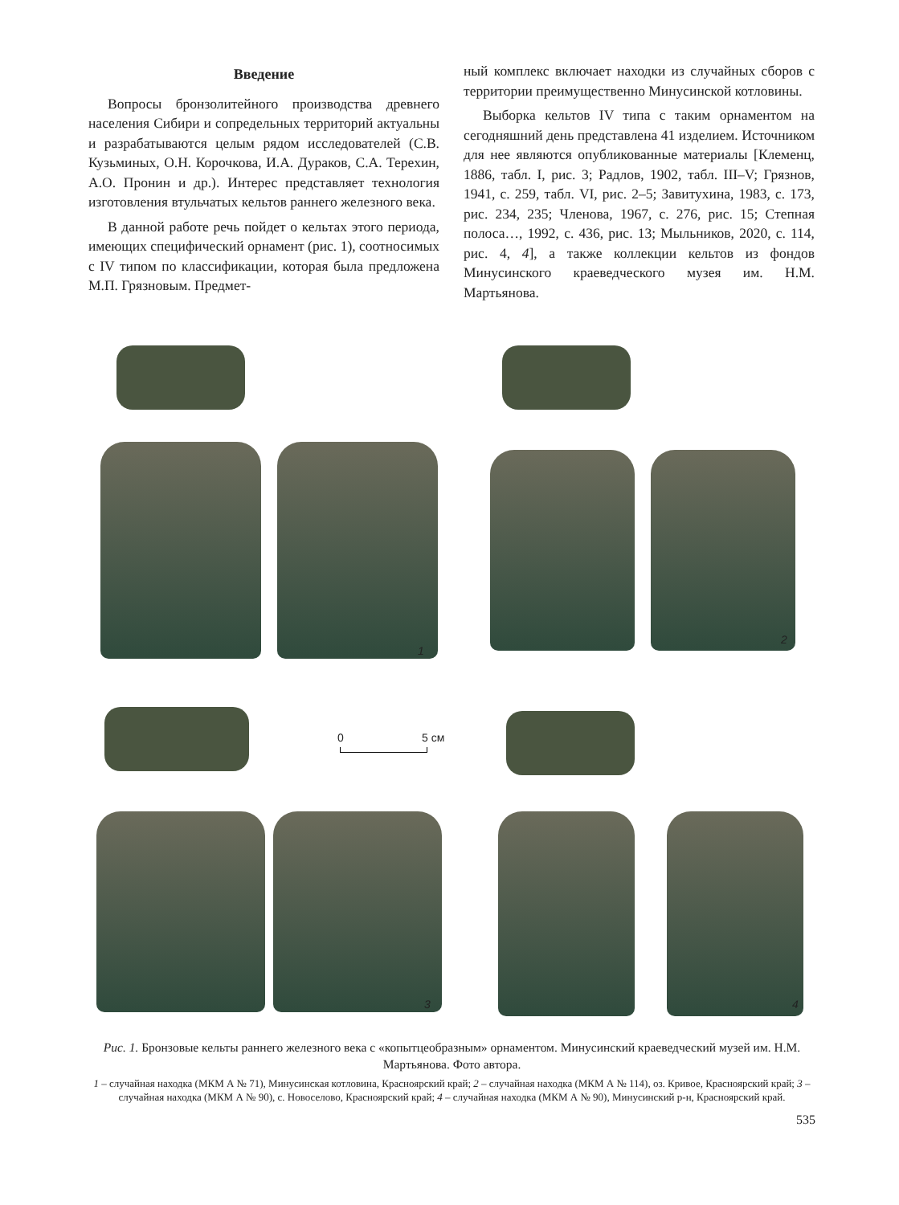Введение
Вопросы бронзолитейного производства древнего населения Сибири и сопредельных территорий актуальны и разрабатываются целым рядом исследователей (С.В. Кузьминых, О.Н. Корочкова, И.А. Дураков, С.А. Терехин, А.О. Пронин и др.). Интерес представляет технология изготовления втульчатых кельтов раннего железного века.
В данной работе речь пойдет о кельтах этого периода, имеющих специфический орнамент (рис. 1), соотносимых с IV типом по классификации, которая была предложена М.П. Грязновым. Предмет-
ный комплекс включает находки из случайных сборов с территории преимущественно Минусинской котловины.
Выборка кельтов IV типа с таким орнаментом на сегодняшний день представлена 41 изделием. Источником для нее являются опубликованные материалы [Клеменц, 1886, табл. I, рис. 3; Радлов, 1902, табл. III–V; Грязнов, 1941, с. 259, табл. VI, рис. 2–5; Завитухина, 1983, с. 173, рис. 234, 235; Членова, 1967, с. 276, рис. 15; Степная полоса…, 1992, с. 436, рис. 13; Мыльников, 2020, с. 114, рис. 4, 4], а также коллекции кельтов из фондов Минусинского краеведческого музея им. Н.М. Мартьянова.
1
2
0 5 см
3 4
Рис. 1. Бронзовые кельты раннего железного века с «копытцеобразным» орнаментом. Минусинский краеведческий музей им. Н.М. Мартьянова. Фото автора.
1 – случайная находка (МКМ А № 71), Минусинская котловина, Красноярский край; 2 – случайная находка (МКМ А № 114), оз. Кривое, Красноярский край; 3 – случайная находка (МКМ А № 90), с. Новоселово, Красноярский край; 4 – случайная находка (МКМ А № 90), Минусинский р-н, Красноярский край.
535